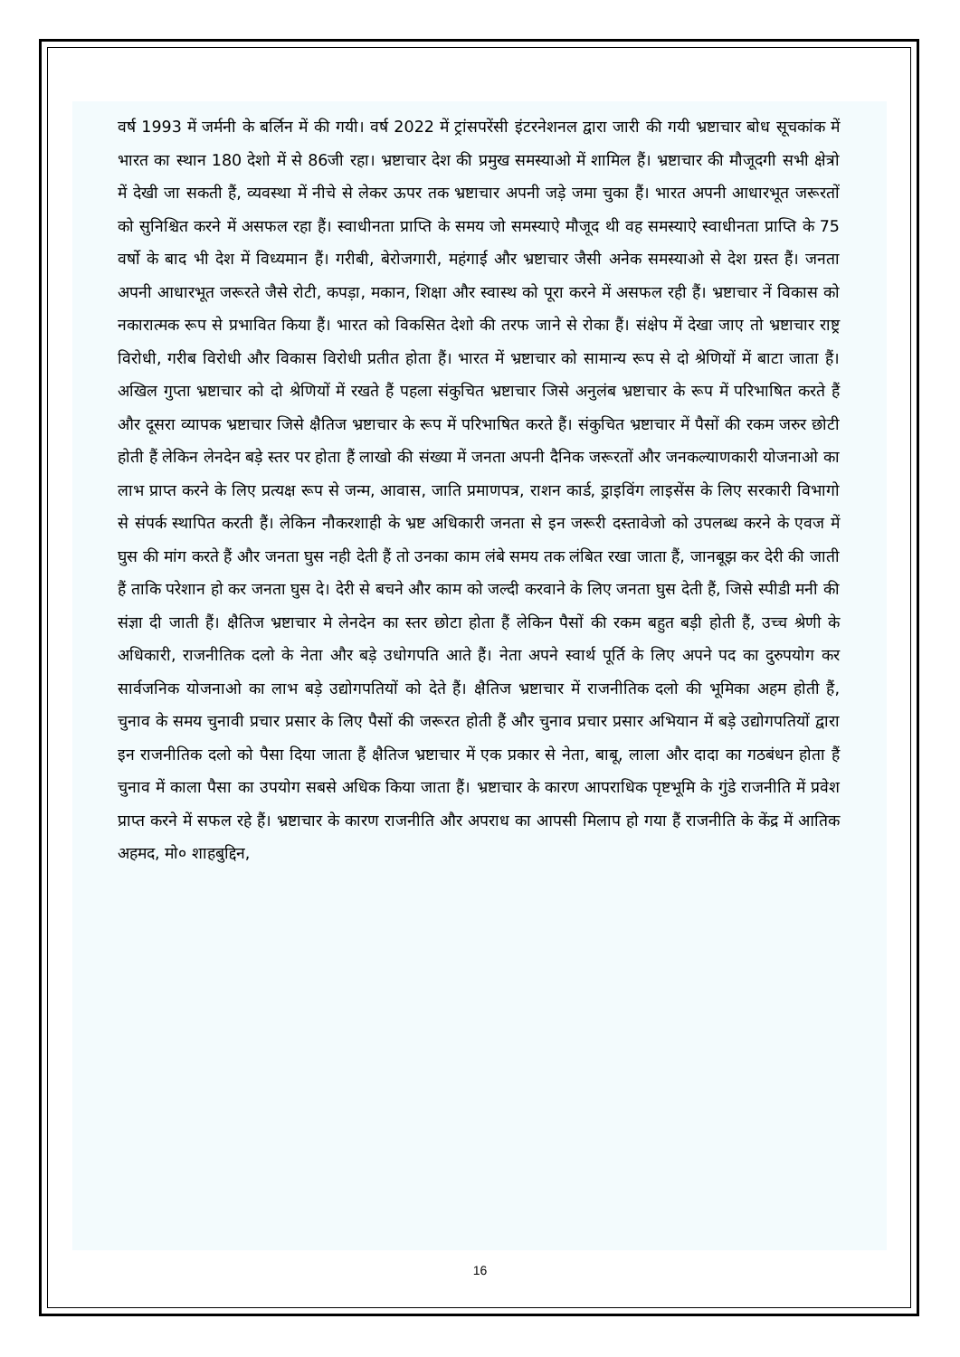वर्ष 1993 में जर्मनी के बर्लिन में की गयी। वर्ष 2022 में ट्रांसपरेंसी इंटरनेशनल द्वारा जारी की गयी भ्रष्टाचार बोध सूचकांक में भारत का स्थान 180 देशो में से 86जी रहा। भ्रष्टाचार देश की प्रमुख समस्याओ में शामिल हैं। भ्रष्टाचार की मौजूदगी सभी क्षेत्रो में देखी जा सकती हैं, व्यवस्था में नीचे से लेकर ऊपर तक भ्रष्टाचार अपनी जड़े जमा चुका हैं। भारत अपनी आधारभूत जरूरतों को सुनिश्चित करने में असफल रहा हैं। स्वाधीनता प्राप्ति के समय जो समस्याऐ मौजूद थी वह समस्याऐ स्वाधीनता प्राप्ति के 75 वर्षो के बाद भी देश में विध्यमान हैं। गरीबी, बेरोजगारी, महंगाई और भ्रष्टाचार जैसी अनेक समस्याओ से देश ग्रस्त हैं। जनता अपनी आधारभूत जरूरते जैसे रोटी, कपड़ा, मकान, शिक्षा और स्वास्थ को पूरा करने में असफल रही हैं। भ्रष्टाचार नें विकास को नकारात्मक रूप से प्रभावित किया हैं। भारत को विकसित देशो की तरफ जाने से रोका हैं। संक्षेप में देखा जाए तो भ्रष्टाचार राष्ट्र विरोधी, गरीब विरोधी और विकास विरोधी प्रतीत होता हैं। भारत में भ्रष्टाचार को सामान्य रूप से दो श्रेणियों में बाटा जाता हैं। अखिल गुप्ता भ्रष्टाचार को दो श्रेणियों में रखते हैं पहला संकुचित भ्रष्टाचार जिसे अनुलंब भ्रष्टाचार के रूप में परिभाषित करते हैं और दूसरा व्यापक भ्रष्टाचार जिसे क्षैतिज भ्रष्टाचार के रूप में परिभाषित करते हैं। संकुचित भ्रष्टाचार में पैसों की रकम जरुर छोटी होती हैं लेकिन लेनदेन बड़े स्तर पर होता हैं लाखो की संख्या में जनता अपनी दैनिक जरूरतों और जनकल्याणकारी योजनाओ का लाभ प्राप्त करने के लिए प्रत्यक्ष रूप से जन्म, आवास, जाति प्रमाणपत्र, राशन कार्ड, ड्राइविंग लाइसेंस के लिए सरकारी विभागो से संपर्क स्थापित करती हैं। लेकिन नौकरशाही के भ्रष्ट अधिकारी जनता से इन जरूरी दस्तावेजो को उपलब्ध करने के एवज में घुस की मांग करते हैं और जनता घुस नही देती हैं तो उनका काम लंबे समय तक लंबित रखा जाता हैं, जानबूझ कर देरी की जाती हैं ताकि परेशान हो कर जनता घुस दे। देरी से बचने और काम को जल्दी करवाने के लिए जनता घुस देती हैं, जिसे स्पीडी मनी की संज्ञा दी जाती हैं। क्षैतिज भ्रष्टाचार मे लेनदेन का स्तर छोटा होता हैं लेकिन पैसों की रकम बहुत बड़ी होती हैं, उच्च श्रेणी के अधिकारी, राजनीतिक दलो के नेता और बड़े उधोगपति आते हैं। नेता अपने स्वार्थ पूर्ति के लिए अपने पद का दुरुपयोग कर सार्वजनिक योजनाओ का लाभ बड़े उद्योगपतियों को देते हैं। क्षैतिज भ्रष्टाचार में राजनीतिक दलो की भूमिका अहम होती हैं, चुनाव के समय चुनावी प्रचार प्रसार के लिए पैसों की जरूरत होती हैं और चुनाव प्रचार प्रसार अभियान में बड़े उद्योगपतियों द्वारा इन राजनीतिक दलो को पैसा दिया जाता हैं क्षैतिज भ्रष्टाचार में एक प्रकार से नेता, बाबू, लाला और दादा का गठबंधन होता हैं चुनाव में काला पैसा का उपयोग सबसे अधिक किया जाता हैं। भ्रष्टाचार के कारण आपराधिक पृष्टभूमि के गुंडे राजनीति में प्रवेश प्राप्त करने में सफल रहे हैं। भ्रष्टाचार के कारण राजनीति और अपराध का आपसी मिलाप हो गया हैं राजनीति के केंद्र में आतिक अहमद, मो० शाहबुद्दिन,
16